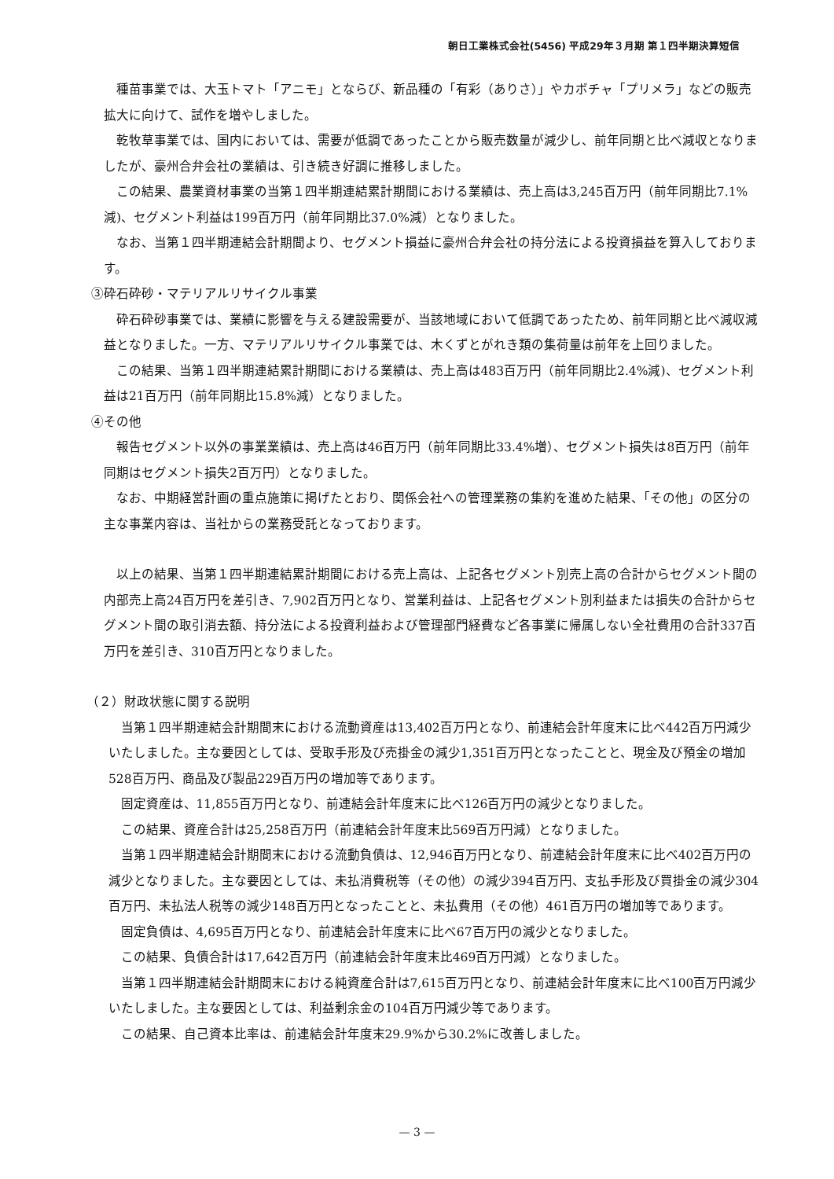朝日工業株式会社(5456) 平成29年３月期 第１四半期決算短信
種苗事業では、大玉トマト「アニモ」とならび、新品種の「有彩（ありさ）」やカボチャ「プリメラ」などの販売拡大に向けて、試作を増やしました。
乾牧草事業では、国内においては、需要が低調であったことから販売数量が減少し、前年同期と比べ減収となりましたが、豪州合弁会社の業績は、引き続き好調に推移しました。
この結果、農業資材事業の当第１四半期連結累計期間における業績は、売上高は3,245百万円（前年同期比7.1%減)、セグメント利益は199百万円（前年同期比37.0%減）となりました。
なお、当第１四半期連結会計期間より、セグメント損益に豪州合弁会社の持分法による投資損益を算入しております。
③砕石砕砂・マテリアルリサイクル事業
砕石砕砂事業では、業績に影響を与える建設需要が、当該地域において低調であったため、前年同期と比べ減収減益となりました。一方、マテリアルリサイクル事業では、木くずとがれき類の集荷量は前年を上回りました。
この結果、当第１四半期連結累計期間における業績は、売上高は483百万円（前年同期比2.4%減)、セグメント利益は21百万円（前年同期比15.8%減）となりました。
④その他
報告セグメント以外の事業業績は、売上高は46百万円（前年同期比33.4%増）、セグメント損失は8百万円（前年同期はセグメント損失2百万円）となりました。
なお、中期経営計画の重点施策に掲げたとおり、関係会社への管理業務の集約を進めた結果、「その他」の区分の主な事業内容は、当社からの業務受託となっております。
以上の結果、当第１四半期連結累計期間における売上高は、上記各セグメント別売上高の合計からセグメント間の内部売上高24百万円を差引き、7,902百万円となり、営業利益は、上記各セグメント別利益または損失の合計からセグメント間の取引消去額、持分法による投資利益および管理部門経費など各事業に帰属しない全社費用の合計337百万円を差引き、310百万円となりました。
（２）財政状態に関する説明
当第１四半期連結会計期間末における流動資産は13,402百万円となり、前連結会計年度末に比べ442百万円減少いたしました。主な要因としては、受取手形及び売掛金の減少1,351百万円となったことと、現金及び預金の増加528百万円、商品及び製品229百万円の増加等であります。
固定資産は、11,855百万円となり、前連結会計年度末に比べ126百万円の減少となりました。
この結果、資産合計は25,258百万円（前連結会計年度末比569百万円減）となりました。
当第１四半期連結会計期間末における流動負債は、12,946百万円となり、前連結会計年度末に比べ402百万円の減少となりました。主な要因としては、未払消費税等（その他）の減少394百万円、支払手形及び買掛金の減少304百万円、未払法人税等の減少148百万円となったことと、未払費用（その他）461百万円の増加等であります。
固定負債は、4,695百万円となり、前連結会計年度末に比べ67百万円の減少となりました。
この結果、負債合計は17,642百万円（前連結会計年度末比469百万円減）となりました。
当第１四半期連結会計期間末における純資産合計は7,615百万円となり、前連結会計年度末に比べ100百万円減少いたしました。主な要因としては、利益剰余金の104百万円減少等であります。
この結果、自己資本比率は、前連結会計年度末29.9%から30.2%に改善しました。
— 3 —